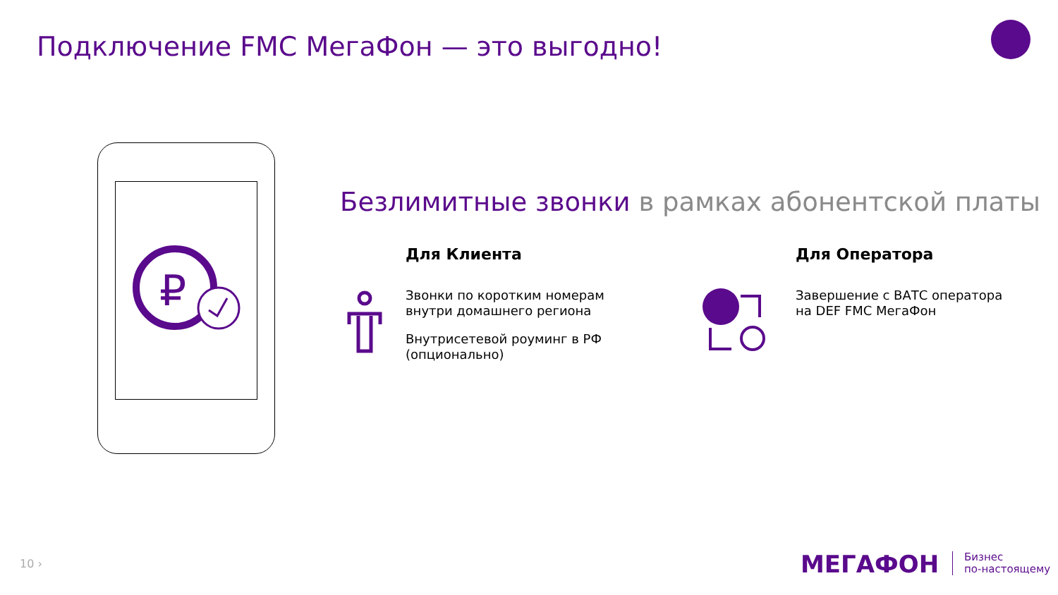Подключение FMC МегаФон — это выгодно!
₽
Безлимитные звонки в рамках абонентской платы
Для Клиента
Звонки по коротким номерам
внутри домашнего региона
Внутрисетевой роуминг в РФ
(опционально)
Для Оператора
Завершение с ВАТС оператора
на DEF FMC МегаФон
10 › МЕГАФОН
Бизнес
по-настоящему